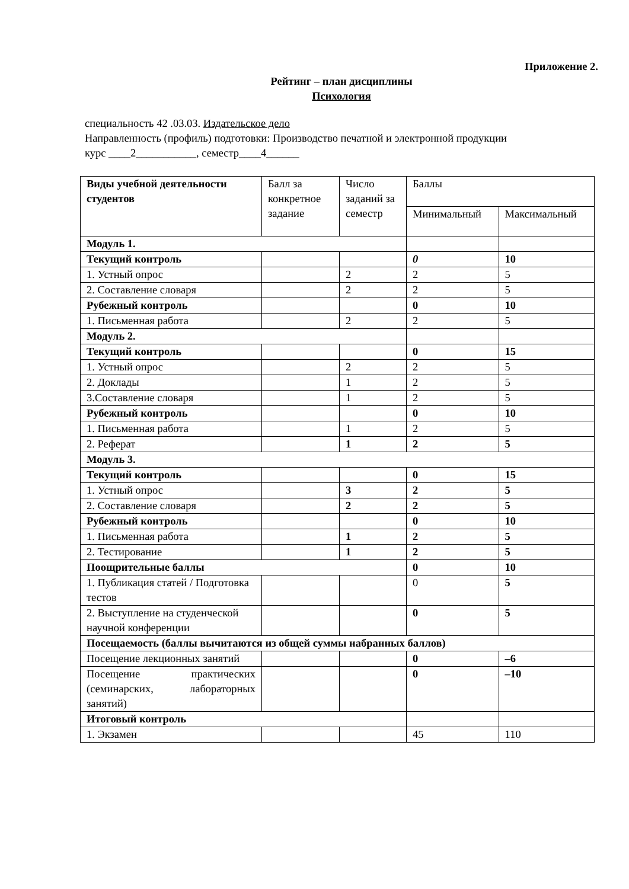Приложение 2.
Рейтинг – план дисциплины
Психология
специальность 42 .03.03. Издательское дело
Направленность (профиль) подготовки: Производство печатной и электронной продукции
курс ____2___________, семестр____4______
| Виды учебной деятельности студентов | Балл за конкретное задание | Число заданий за семестр | Баллы | |
| | | | Минимальный | Максимальный |
| Модуль 1. | | | | |
| Текущий контроль | | | 0 | 10 |
| 1. Устный опрос | | 2 | 2 | 5 |
| 2. Составление словаря | | 2 | 2 | 5 |
| Рубежный контроль | | | 0 | 10 |
| 1. Письменная работа | | 2 | 2 | 5 |
| Модуль 2. | | | | |
| Текущий контроль | | | 0 | 15 |
| 1. Устный опрос | | 2 | 2 | 5 |
| 2. Доклады | | 1 | 2 | 5 |
| 3.Составление словаря | | 1 | 2 | 5 |
| Рубежный контроль | | | 0 | 10 |
| 1. Письменная работа | | 1 | 2 | 5 |
| 2. Реферат | | 1 | 2 | 5 |
| Модуль 3. | | | | |
| Текущий контроль | | | 0 | 15 |
| 1. Устный опрос | | 3 | 2 | 5 |
| 2. Составление словаря | | 2 | 2 | 5 |
| Рубежный контроль | | | 0 | 10 |
| 1. Письменная работа | | 1 | 2 | 5 |
| 2. Тестирование | | 1 | 2 | 5 |
| Поощрительные баллы | | | 0 | 10 |
| 1. Публикация статей / Подготовка тестов | | | 0 | 5 |
| 2. Выступление на студенческой научной конференции | | | 0 | 5 |
| Посещаемость (баллы вычитаются из общей суммы набранных баллов) | | | | |
| Посещение лекционных занятий | | | 0 | –6 |
| Посещение практических (семинарских, лабораторных занятий) | | | 0 | –10 |
| Итоговый контроль | | | | |
| 1. Экзамен | | | 45 | 110 |